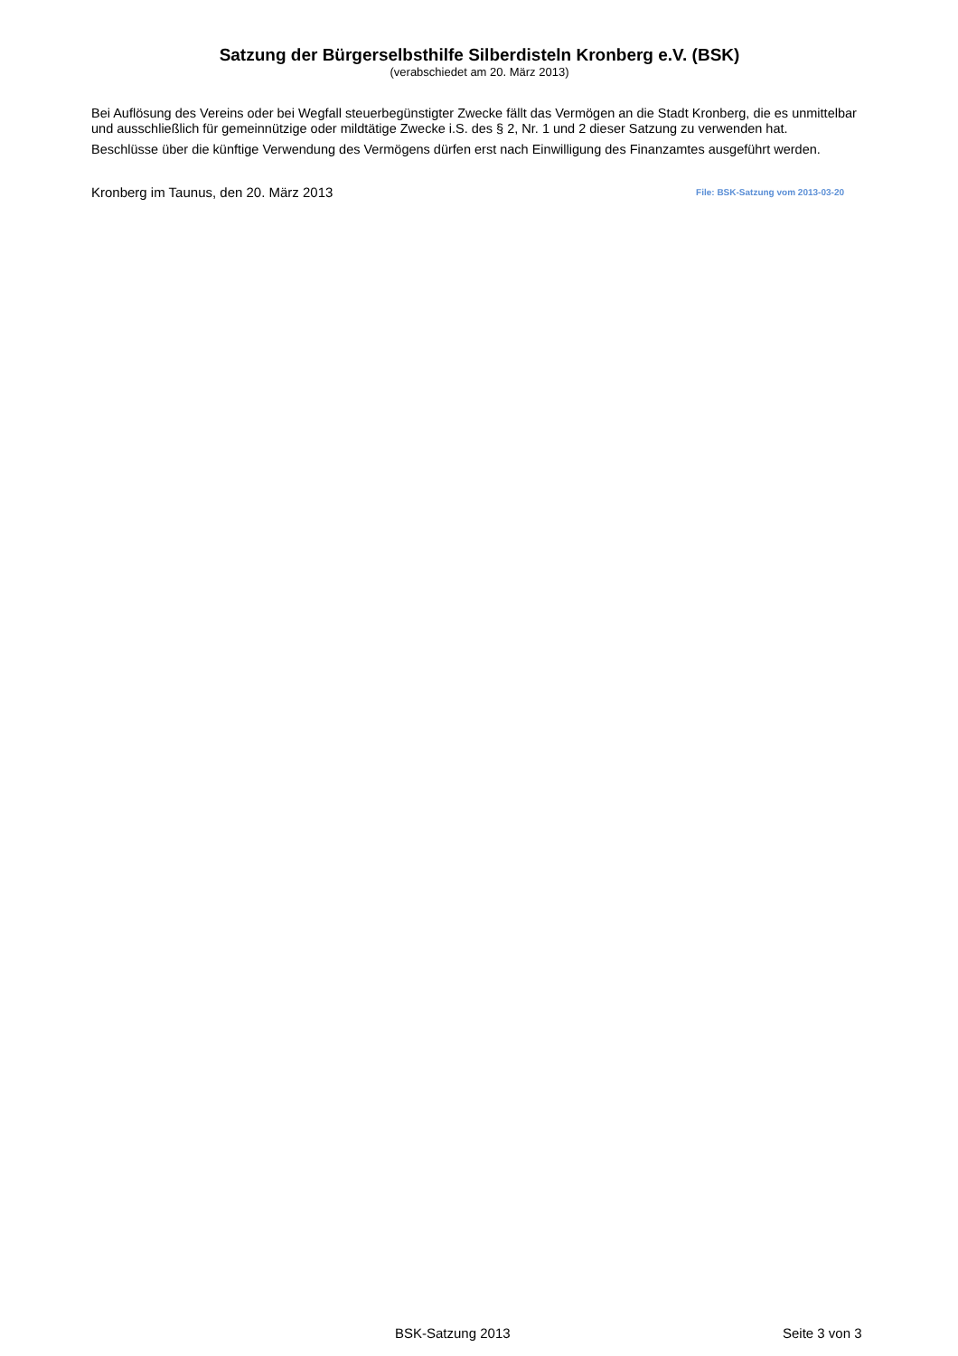Satzung der Bürgerselbsthilfe Silberdisteln Kronberg e.V. (BSK)
(verabschiedet am 20. März 2013)
Bei Auflösung des Vereins oder bei Wegfall steuerbegünstigter Zwecke fällt das Vermögen an die Stadt Kronberg, die es unmittelbar und ausschließlich für gemeinnützige oder mildtätige Zwecke i.S. des § 2, Nr. 1 und 2 dieser Satzung zu verwenden hat.
Beschlüsse über die künftige Verwendung des Vermögens dürfen erst nach Einwilligung des Finanzamtes ausgeführt werden.
Kronberg im Taunus, den 20. März 2013 File: BSK-Satzung vom 2013-03-20
BSK-Satzung 2013 Seite 3 von 3